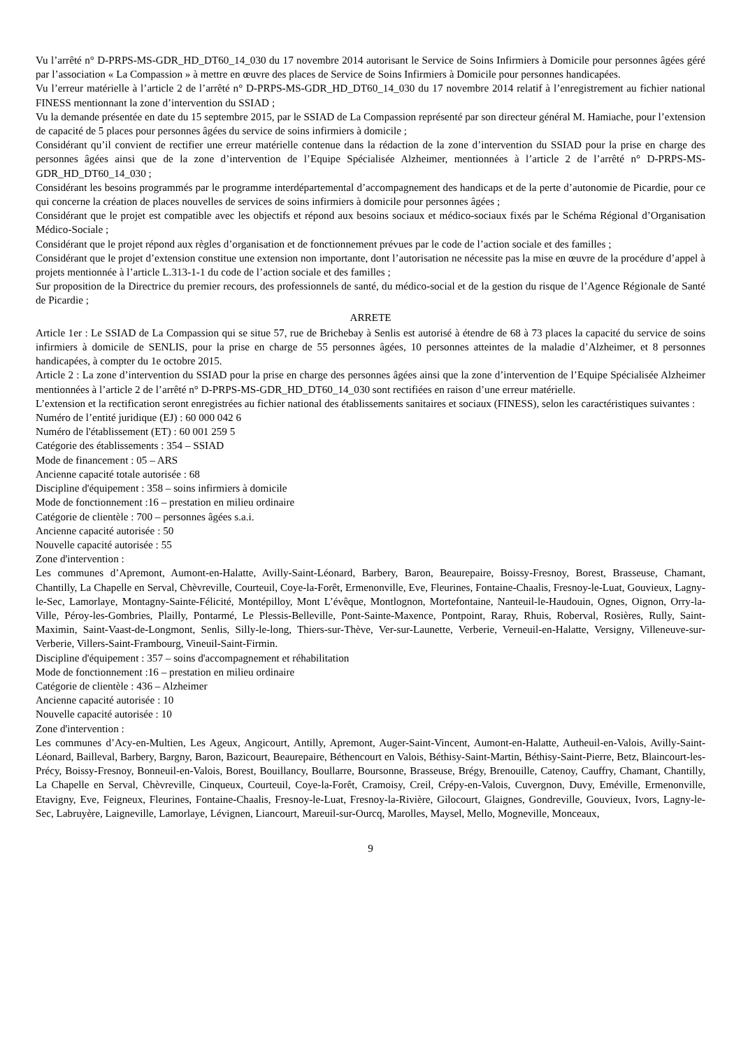Vu l’arrêté n° D-PRPS-MS-GDR_HD_DT60_14_030 du 17 novembre 2014 autorisant le Service de Soins Infirmiers à Domicile pour personnes âgées géré par l’association « La Compassion » à mettre en œuvre des places de Service de Soins Infirmiers à Domicile pour personnes handicapées.
Vu l’erreur matérielle à l’article 2 de l’arrêté n° D-PRPS-MS-GDR_HD_DT60_14_030 du 17 novembre 2014 relatif à l’enregistrement au fichier national FINESS mentionnant la zone d’intervention du SSIAD ;
Vu la demande présentée en date du 15 septembre 2015, par le SSIAD de La Compassion représenté par son directeur général M. Hamiache, pour l’extension de capacité de 5 places pour personnes âgées du service de soins infirmiers à domicile ;
Considérant qu’il convient de rectifier une erreur matérielle contenue dans la rédaction de la zone d’intervention du SSIAD pour la prise en charge des personnes âgées ainsi que de la zone d’intervention de l’Equipe Spécialisée Alzheimer, mentionnées à l’article 2 de l’arrêté n° D-PRPS-MS-GDR_HD_DT60_14_030 ;
Considérant les besoins programmés par le programme interdépartemental d’accompagnement des handicaps et de la perte d’autonomie de Picardie, pour ce qui concerne la création de places nouvelles de services de soins infirmiers à domicile pour personnes âgées ;
Considérant que le projet est compatible avec les objectifs et répond aux besoins sociaux et médico-sociaux fixés par le Schéma Régional d’Organisation Médico-Sociale ;
Considérant que le projet répond aux règles d’organisation et de fonctionnement prévues par le code de l’action sociale et des familles ;
Considérant que le projet d’extension constitue une extension non importante, dont l’autorisation ne nécessite pas la mise en œuvre de la procédure d’appel à projets mentionnée à l’article L.313-1-1 du code de l’action sociale et des familles ;
Sur proposition de la Directrice du premier recours, des professionnels de santé, du médico-social et de la gestion du risque de l’Agence Régionale de Santé de Picardie ;
ARRETE
Article 1er : Le SSIAD de La Compassion qui se situe 57, rue de Brichebay à Senlis est autorisé à étendre de 68 à 73 places la capacité du service de soins infirmiers à domicile de SENLIS, pour la prise en charge de 55 personnes âgées, 10 personnes atteintes de la maladie d’Alzheimer, et 8 personnes handicapées, à compter du 1e octobre 2015.
Article 2 : La zone d’intervention du SSIAD pour la prise en charge des personnes âgées ainsi que la zone d’intervention de l’Equipe Spécialisée Alzheimer mentionnées à l’article 2 de l’arrêté n° D-PRPS-MS-GDR_HD_DT60_14_030 sont rectifiées en raison d’une erreur matérielle.
L’extension et la rectification seront enregistrées au fichier national des établissements sanitaires et sociaux (FINESS), selon les caractéristiques suivantes :
Numéro de l’entité juridique (EJ) : 60 000 042 6
Numéro de l'établissement (ET) : 60 001 259 5
Catégorie des établissements : 354 – SSIAD
Mode de financement : 05 – ARS
Ancienne capacité totale autorisée : 68
Discipline d'équipement : 358 – soins infirmiers à domicile
Mode de fonctionnement :16 – prestation en milieu ordinaire
Catégorie de clientèle : 700 – personnes âgées s.a.i.
Ancienne capacité autorisée : 50
Nouvelle capacité autorisée : 55
Zone d'intervention :
Les communes d’Apremont, Aumont-en-Halatte, Avilly-Saint-Léonard, Barbery, Baron, Beaurepaire, Boissy-Fresnoy, Borest, Brasseuse, Chamant, Chantilly, La Chapelle en Serval, Chèvreville, Courteuil, Coye-la-Forêt, Ermenonville, Eve, Fleurines, Fontaine-Chaalis, Fresnoy-le-Luat, Gouvieux, Lagny-le-Sec, Lamorlaye, Montagny-Sainte-Félicité, Montépilloy, Mont L’évêque, Montlognon, Mortefontaine, Nanteuil-le-Haudouin, Ognes, Oignon, Orry-la-Ville, Péroy-les-Gombries, Plailly, Pontarmé, Le Plessis-Belleville, Pont-Sainte-Maxence, Pontpoint, Raray, Rhuis, Roberval, Rosières, Rully, Saint-Maximin, Saint-Vaast-de-Longmont, Senlis, Silly-le-long, Thiers-sur-Thève, Ver-sur-Launette, Verberie, Verneuil-en-Halatte, Versigny, Villeneuve-sur-Verberie, Villers-Saint-Frambourg, Vineuil-Saint-Firmin.
Discipline d'équipement : 357 – soins d'accompagnement et réhabilitation
Mode de fonctionnement :16 – prestation en milieu ordinaire
Catégorie de clientèle : 436 – Alzheimer
Ancienne capacité autorisée : 10
Nouvelle capacité autorisée : 10
Zone d'intervention :
Les communes d’Acy-en-Multien, Les Ageux, Angicourt, Antilly, Apremont, Auger-Saint-Vincent, Aumont-en-Halatte, Autheuil-en-Valois, Avilly-Saint-Léonard, Bailleval, Barbery, Bargny, Baron, Bazicourt, Beaurepaire, Béthencourt en Valois, Béthisy-Saint-Martin, Béthisy-Saint-Pierre, Betz, Blaincourt-les-Précy, Boissy-Fresnoy, Bonneuil-en-Valois, Borest, Bouillancy, Boullarre, Boursonne, Brasseuse, Brégy, Brenouille, Catenoy, Cauffry, Chamant, Chantilly, La Chapelle en Serval, Chèvreville, Cinqueux, Courteuil, Coye-la-Forêt, Cramoisy, Creil, Crépy-en-Valois, Cuvergnon, Duvy, Eméville, Ermenonville, Etavigny, Eve, Feigneux, Fleurines, Fontaine-Chaalis, Fresnoy-le-Luat, Fresnoy-la-Rivière, Gilocourt, Glaignes, Gondreville, Gouvieux, Ivors, Lagny-le-Sec, Labruyère, Laigneville, Lamorlaye, Lévignen, Liancourt, Mareuil-sur-Ourcq, Marolles, Maysel, Mello, Mogneville, Monceaux,
9